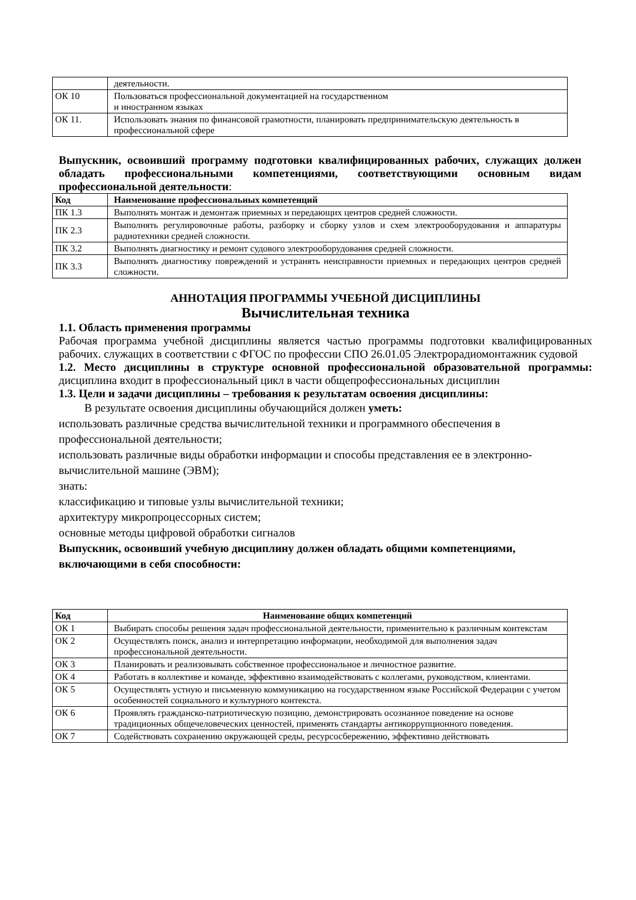| | деятельности. |
| ОК 10 | Пользоваться профессиональной документацией на государственном и иностранном языках |
| ОК 11. | Использовать знания по финансовой грамотности, планировать предпринимательскую деятельность в профессиональной сфере |
Выпускник, освоивший программу подготовки квалифицированных рабочих, служащих должен обладать профессиональными компетенциями, соответствующими основным видам профессиональной деятельности:
| Код | Наименование профессиональных компетенций |
| --- | --- |
| ПК 1.3 | Выполнять монтаж и демонтаж приемных и передающих центров средней сложности. |
| ПК 2.3 | Выполнять регулировочные работы, разборку и сборку узлов и схем электрооборудования и аппаратуры радиотехники средней сложности. |
| ПК 3.2 | Выполнять диагностику и ремонт судового электрооборудования средней сложности. |
| ПК 3.3 | Выполнять диагностику повреждений и устранять неисправности приемных и передающих центров средней сложности. |
АННОТАЦИЯ ПРОГРАММЫ УЧЕБНОЙ ДИСЦИПЛИНЫ
Вычислительная техника
1.1. Область применения программы
Рабочая программа учебной дисциплины является частью программы подготовки квалифицированных рабочих. служащих в соответствии с ФГОС по профессии СПО 26.01.05 Электрорадиомонтажник судовой
1.2. Место дисциплины в структуре основной профессиональной образовательной программы: дисциплина входит в профессиональный цикл в части общепрофессиональных дисциплин
1.3. Цели и задачи дисциплины – требования к результатам освоения дисциплины:
В результате освоения дисциплины обучающийся должен уметь:
использовать различные средства вычислительной техники и программного обеспечения в профессиональной деятельности;
использовать различные виды обработки информации и способы представления ее в электронно-вычислительной машине (ЭВМ);
знать:
классификацию и типовые узлы вычислительной техники;
архитектуру микропроцессорных систем;
основные методы цифровой обработки сигналов
Выпускник, освоивший учебную дисциплину должен обладать общими компетенциями, включающими в себя способности:
| Код | Наименование общих компетенций |
| --- | --- |
| ОК 1 | Выбирать способы решения задач профессиональной деятельности, применительно к различным контекстам |
| ОК 2 | Осуществлять поиск, анализ и интерпретацию информации, необходимой для выполнения задач профессиональной деятельности. |
| ОК 3 | Планировать и реализовывать собственное профессиональное и личностное развитие. |
| ОК 4 | Работать в коллективе и команде, эффективно взаимодействовать с коллегами, руководством, клиентами. |
| ОК 5 | Осуществлять устную и письменную коммуникацию на государственном языке Российской Федерации с учетом особенностей социального и культурного контекста. |
| ОК 6 | Проявлять гражданско-патриотическую позицию, демонстрировать осознанное поведение на основе традиционных общечеловеческих ценностей, применять стандарты антикоррупционного поведения. |
| ОК 7 | Содействовать сохранению окружающей среды, ресурсосбережению, эффективно действовать |